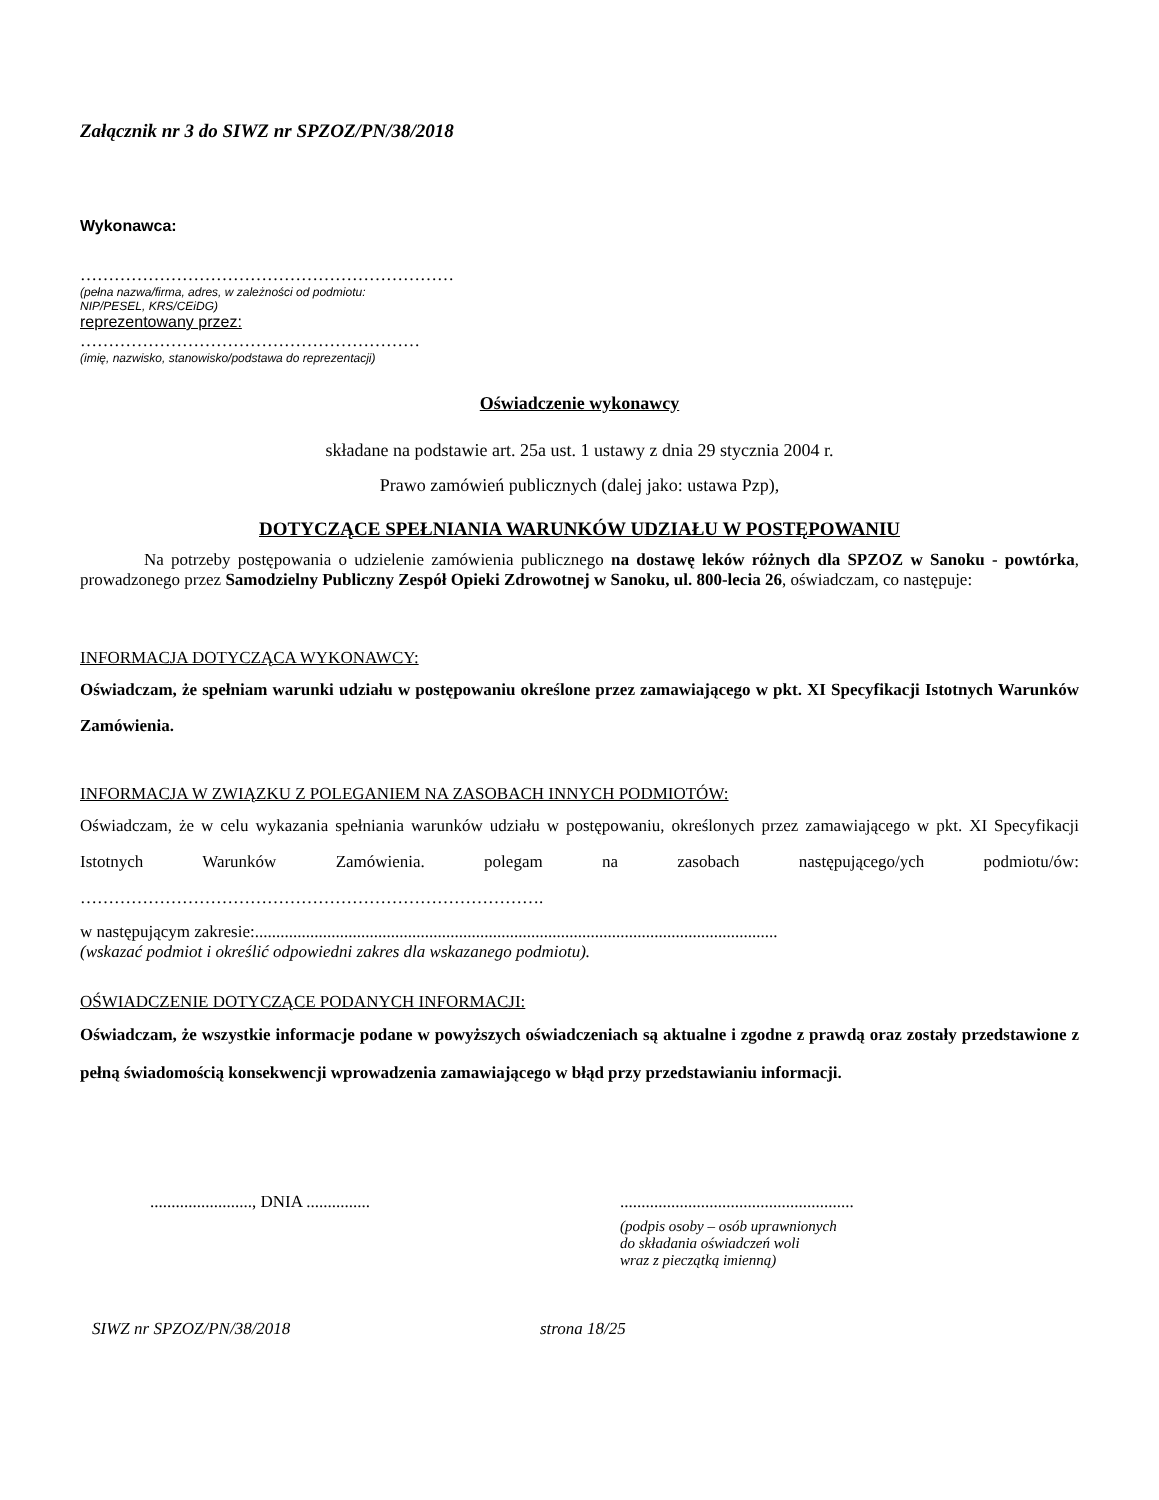Załącznik nr 3 do SIWZ nr SPZOZ/PN/38/2018
Wykonawca:
…………………………………………………………
(pełna nazwa/firma, adres, w zależności od podmiotu:
NIP/PESEL, KRS/CEiDG)
reprezentowany przez:
……………………………………………………
(imię, nazwisko, stanowisko/podstawa do reprezentacji)
Oświadczenie wykonawcy
składane na podstawie art. 25a ust. 1 ustawy z dnia 29 stycznia 2004 r.
Prawo zamówień publicznych (dalej jako: ustawa Pzp),
DOTYCZĄCE SPEŁNIANIA WARUNKÓW UDZIAŁU W POSTĘPOWANIU
Na potrzeby postępowania o udzielenie zamówienia publicznego na dostawę leków różnych dla SPZOZ w Sanoku - powtórka, prowadzonego przez Samodzielny Publiczny Zespół Opieki Zdrowotnej w Sanoku, ul. 800-lecia 26, oświadczam, co następuje:
INFORMACJA DOTYCZĄCA WYKONAWCY:
Oświadczam, że spełniam warunki udziału w postępowaniu określone przez zamawiającego w pkt. XI Specyfikacji Istotnych Warunków Zamówienia.
INFORMACJA W ZWIĄZKU Z POLEGANIEM NA ZASOBACH INNYCH PODMIOTÓW:
Oświadczam, że w celu wykazania spełniania warunków udziału w postępowaniu, określonych przez zamawiającego w pkt. XI Specyfikacji Istotnych Warunków Zamówienia. polegam na zasobach następującego/ych podmiotu/ów: ……………………………………………………………………….
w następującym zakresie:...........................................................................................................................
(wskazać podmiot i określić odpowiedni zakres dla wskazanego podmiotu).
OŚWIADCZENIE DOTYCZĄCE PODANYCH INFORMACJI:
Oświadczam, że wszystkie informacje podane w powyższych oświadczeniach są aktualne i zgodne z prawdą oraz zostały przedstawione z pełną świadomością konsekwencji wprowadzenia zamawiającego w błąd przy przedstawianiu informacji.
........................, DNIA ............... .......................................................
(podpis osoby – osób uprawnionych
do składania oświadczeń woli
wraz z pieczątką imienną)
SIWZ nr SPZOZ/PN/38/2018 strona 18/25